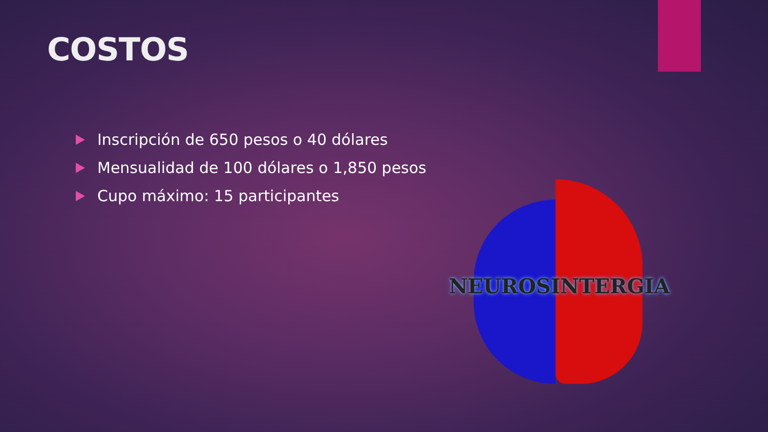COSTOS
Inscripción de 650 pesos o 40 dólares
Mensualidad de 100 dólares o 1,850 pesos
Cupo máximo: 15 participantes
NEUROSINTERGIA